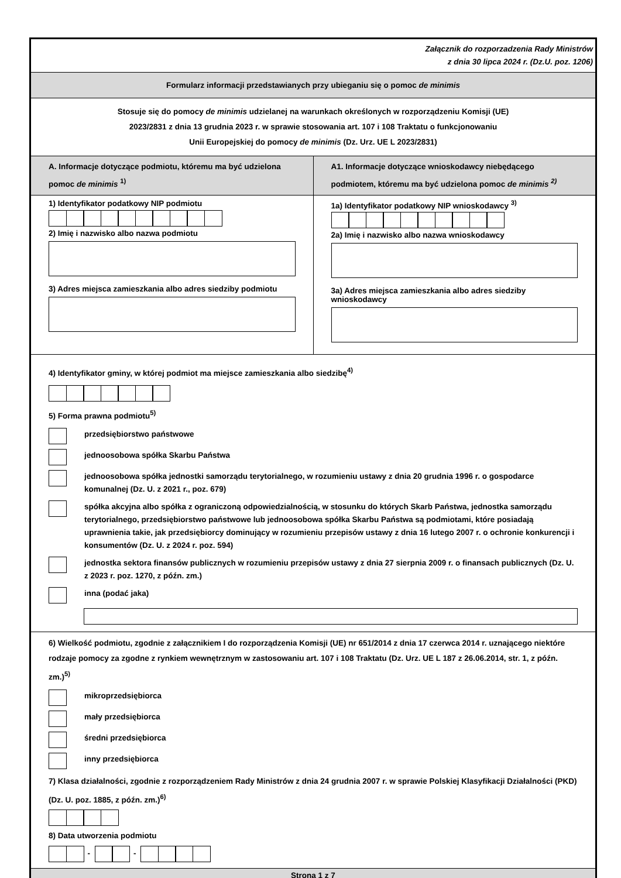Załącznik do rozporzadzenia Rady Ministrów
z dnia 30 lipca 2024 r. (Dz.U. poz. 1206)
Formularz informacji przedstawianych przy ubieganiu się o pomoc de minimis
Stosuje się do pomocy de minimis udzielanej na warunkach określonych w rozporządzeniu Komisji (UE)
2023/2831 z dnia 13 grudnia 2023 r. w sprawie stosowania art. 107 i 108 Traktatu o funkcjonowaniu
Unii Europejskiej do pomocy de minimis (Dz. Urz. UE L 2023/2831)
A. Informacje dotyczące podmiotu, któremu ma być udzielona pomoc de minimis <sup>1)</sup>
A1. Informacje dotyczące wnioskodawcy niebędącego podmiotem, któremu ma być udzielona pomoc de minimis <sup>2)</sup>
1) Identyfikator podatkowy NIP podmiotu
2) Imię i nazwisko albo nazwa podmiotu
3) Adres miejsca zamieszkania albo adres siedziby podmiotu
1a) Identyfikator podatkowy NIP wnioskodawcy <sup>3)</sup>
2a) Imię i nazwisko albo nazwa wnioskodawcy
3a) Adres miejsca zamieszkania albo adres siedziby wnioskodawcy
4) Identyfikator gminy, w której podmiot ma miejsce zamieszkania albo siedzibę<sup>4)</sup>
5) Forma prawna podmiotu<sup>5)</sup>
przedsiębiorstwo państwowe
jednoosobowa spółka Skarbu Państwa
jednoosobowa spółka jednostki samorządu terytorialnego, w rozumieniu ustawy z dnia 20 grudnia 1996 r. o gospodarce komunalnej (Dz. U. z 2021 r., poz. 679)
spółka akcyjna albo spółka z ograniczoną odpowiedzialnością, w stosunku do których Skarb Państwa, jednostka samorządu terytorialnego, przedsiębiorstwo państwowe lub jednoosobowa spółka Skarbu Państwa są podmiotami, które posiadają uprawnienia takie, jak przedsiębiorcy dominujący w rozumieniu przepisów ustawy z dnia 16 lutego 2007 r. o ochronie konkurencji i konsumentów (Dz. U. z 2024 r. poz. 594)
jednostka sektora finansów publicznych w rozumieniu przepisów ustawy z dnia 27 sierpnia 2009 r. o finansach publicznych (Dz. U. z 2023 r. poz. 1270, z późn. zm.)
inna (podać jaka)
6) Wielkość podmiotu, zgodnie z załącznikiem I do rozporządzenia Komisji (UE) nr 651/2014 z dnia 17 czerwca 2014 r. uznającego niektóre rodzaje pomocy za zgodne z rynkiem wewnętrznym w zastosowaniu art. 107 i 108 Traktatu (Dz. Urz. UE L 187 z 26.06.2014, str. 1, z późn. zm.)<sup>5)</sup>
mikroprzedsiębiorca
mały przedsiębiorca
średni przedsiębiorca
inny przedsiębiorca
7) Klasa działalności, zgodnie z rozporządzeniem Rady Ministrów z dnia 24 grudnia 2007 r. w sprawie Polskiej Klasyfikacji Działalności (PKD) (Dz. U. poz. 1885, z późn. zm.)<sup>6)</sup>
8) Data utworzenia podmiotu
- -
Strona 1 z 7